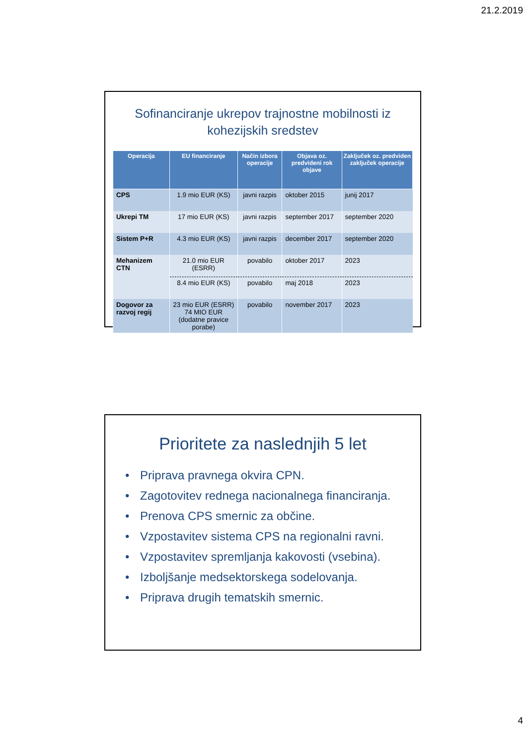21.2.2019
Sofinanciranje ukrepov trajnostne mobilnosti iz
kohezijskih sredstev
| Operacija | EU financiranje | Način izbora operacije | Objava oz. predvideni rok objave | Zaključek oz. predviden zaključek operacije |
| --- | --- | --- | --- | --- |
| CPS | 1.9 mio EUR (KS) | javni razpis | oktober 2015 | junij 2017 |
| Ukrepi TM | 17 mio EUR (KS) | javni razpis | september 2017 | september 2020 |
| Sistem P+R | 4.3 mio EUR (KS) | javni razpis | december 2017 | september 2020 |
| Mehanizem CTN | 21.0 mio EUR (ESRR) | povabilo | oktober 2017 | 2023 |
| | 8.4 mio EUR (KS) | povabilo | maj 2018 | 2023 |
| Dogovor za razvoj regij | 23 mio EUR (ESRR) 74 MIO EUR (dodatne pravice porabe) | povabilo | november 2017 | 2023 |
Prioritete za naslednjih 5 let
• Priprava pravnega okvira CPN.
• Zagotovitev rednega nacionalnega financiranja.
• Prenova CPS smernic za občine.
• Vzpostavitev sistema CPS na regionalni ravni.
• Vzpostavitev spremljanja kakovosti (vsebina).
• Izboljšanje medsektorskega sodelovanja.
• Priprava drugih tematskih smernic.
4